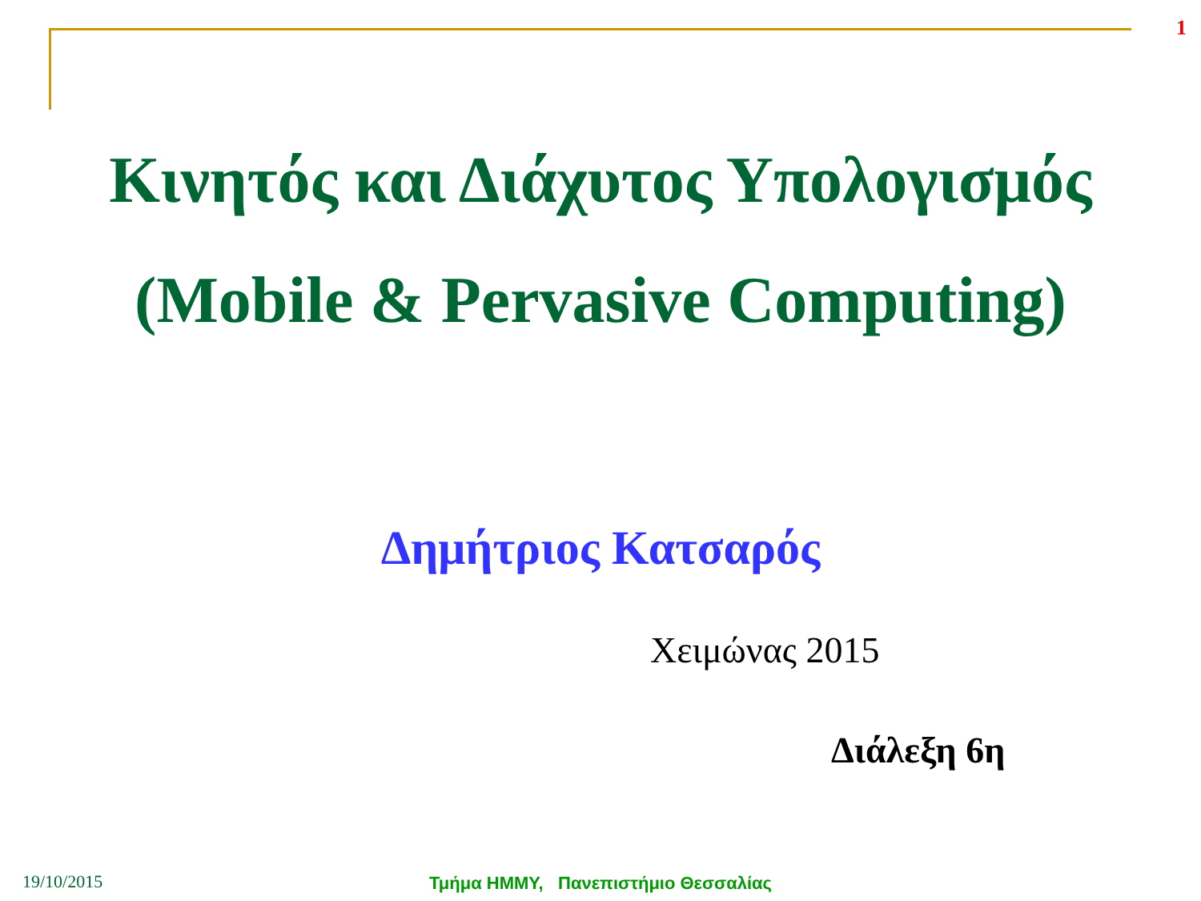1
Κινητός και Διάχυτος Υπολογισμός
(Mobile & Pervasive Computing)
Δημήτριος Κατσαρός
Χειμώνας 2015
Διάλεξη 6η
19/10/2015
Τμήμα ΗΜΜΥ, Πανεπιστήμιο Θεσσαλίας